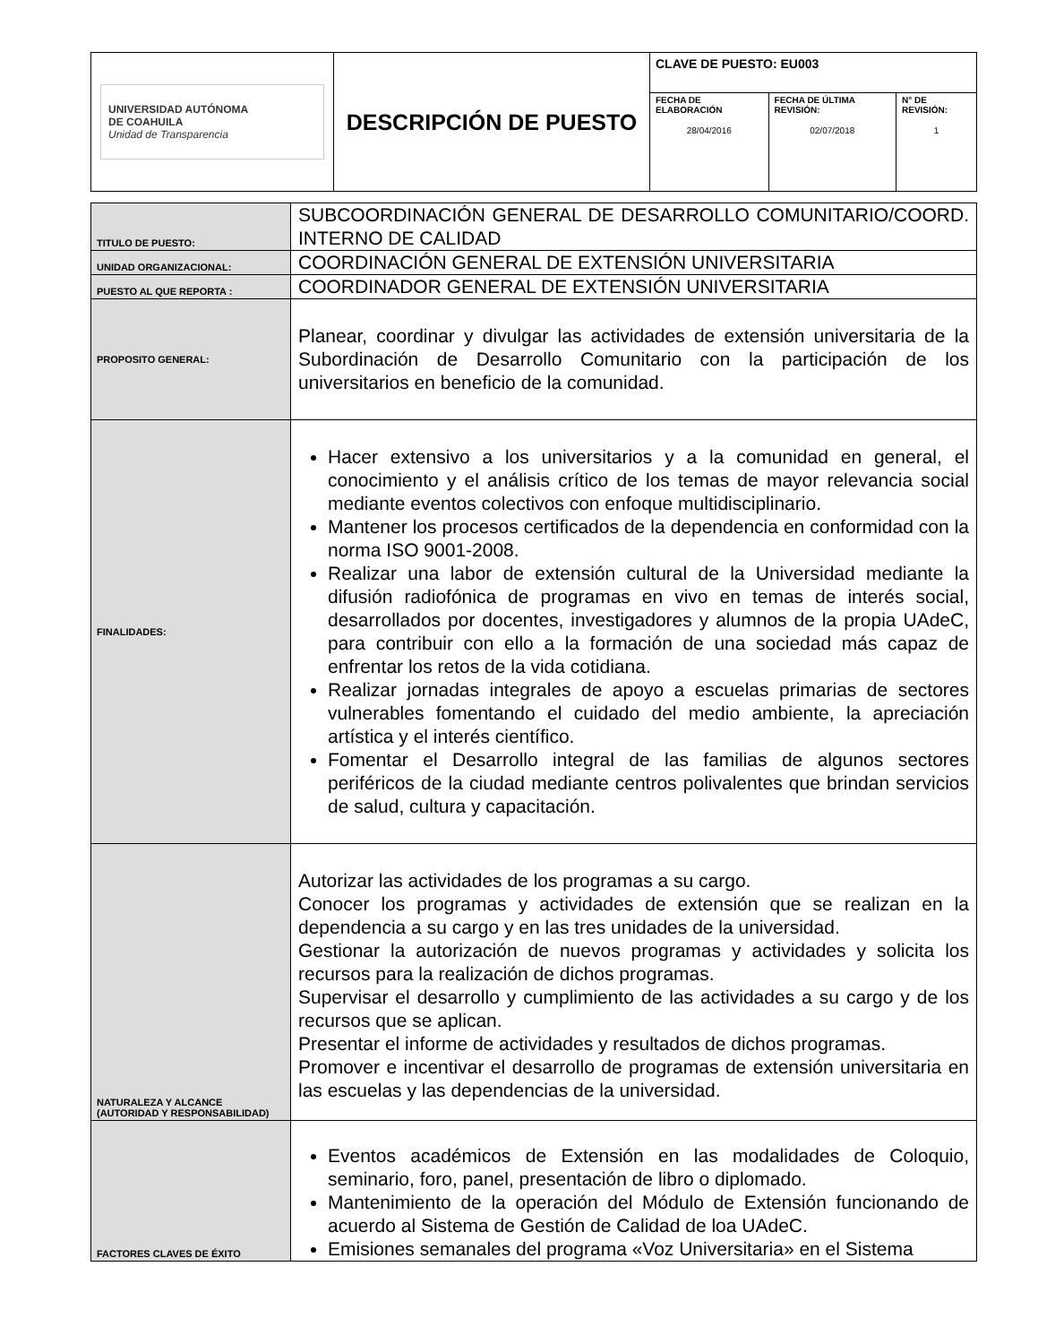| UNIVERSIDAD AUTÓNOMA DE COAHUILA Unidad de Transparencia | DESCRIPCIÓN DE PUESTO | CLAVE DE PUESTO: EU003 | | |
| | | FECHA DE ELABORACIÓN 28/04/2016 | FECHA DE ÚLTIMA REVISIÓN: 02/07/2018 | N° DE REVISIÓN: 1 |
| TITULO DE PUESTO: | SUBCOORDINACIÓN GENERAL DE DESARROLLO COMUNITARIO/COORD. INTERNO DE CALIDAD |
| UNIDAD ORGANIZACIONAL: | COORDINACIÓN GENERAL DE EXTENSIÓN UNIVERSITARIA |
| PUESTO AL QUE REPORTA : | COORDINADOR GENERAL DE EXTENSIÓN UNIVERSITARIA |
| PROPOSITO GENERAL: | Planear, coordinar y divulgar las actividades de extensión universitaria de la Subordinación de Desarrollo Comunitario con la participación de los universitarios en beneficio de la comunidad. |
| FINALIDADES: | Hacer extensivo a los universitarios y a la comunidad en general, el conocimiento y el análisis crítico de los temas de mayor relevancia social mediante eventos colectivos con enfoque multidisciplinario. Mantener los procesos certificados de la dependencia en conformidad con la norma ISO 9001-2008. Realizar una labor de extensión cultural de la Universidad mediante la difusión radiofónica de programas en vivo en temas de interés social, desarrollados por docentes, investigadores y alumnos de la propia UAdeC, para contribuir con ello a la formación de una sociedad más capaz de enfrentar los retos de la vida cotidiana. Realizar jornadas integrales de apoyo a escuelas primarias de sectores vulnerables fomentando el cuidado del medio ambiente, la apreciación artística y el interés científico. Fomentar el Desarrollo integral de las familias de algunos sectores periféricos de la ciudad mediante centros polivalentes que brindan servicios de salud, cultura y capacitación. |
| NATURALEZA Y ALCANCE (AUTORIDAD Y RESPONSABILIDAD) | Autorizar las actividades de los programas a su cargo. Conocer los programas y actividades de extensión que se realizan en la dependencia a su cargo y en las tres unidades de la universidad. Gestionar la autorización de nuevos programas y actividades y solicita los recursos para la realización de dichos programas. Supervisar el desarrollo y cumplimiento de las actividades a su cargo y de los recursos que se aplican. Presentar el informe de actividades y resultados de dichos programas. Promover e incentivar el desarrollo de programas de extensión universitaria en las escuelas y las dependencias de la universidad. |
| FACTORES CLAVES DE ÉXITO | Eventos académicos de Extensión en las modalidades de Coloquio, seminario, foro, panel, presentación de libro o diplomado. Mantenimiento de la operación del Módulo de Extensión funcionando de acuerdo al Sistema de Gestión de Calidad de loa UAdeC. Emisiones semanales del programa «Voz Universitaria» en el Sistema |